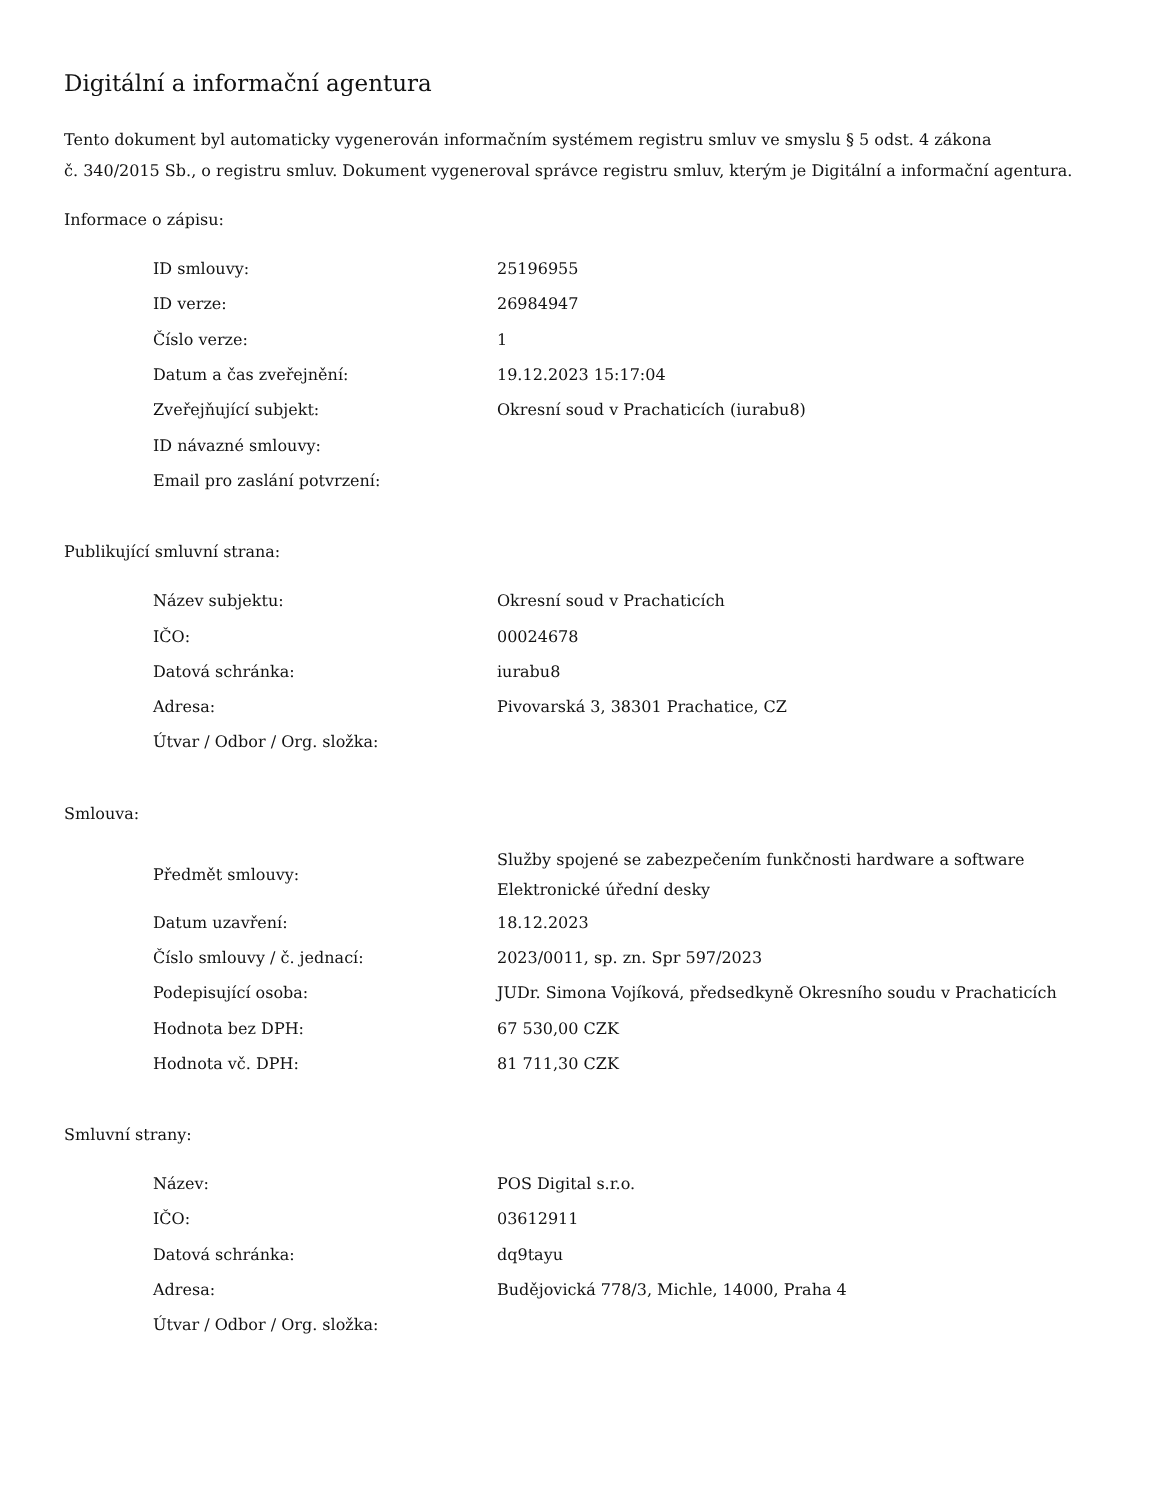Digitální a informační agentura
Tento dokument byl automaticky vygenerován informačním systémem registru smluv ve smyslu § 5 odst. 4 zákona
č. 340/2015 Sb., o registru smluv. Dokument vygeneroval správce registru smluv, kterým je Digitální a informační agentura.
Informace o zápisu:
| ID smlouvy: | 25196955 |
| ID verze: | 26984947 |
| Číslo verze: | 1 |
| Datum a čas zveřejnění: | 19.12.2023 15:17:04 |
| Zveřejňující subjekt: | Okresní soud v Prachaticích (iurabu8) |
| ID návazné smlouvy: | |
| Email pro zaslání potvrzení: | |
Publikující smluvní strana:
| Název subjektu: | Okresní soud v Prachaticích |
| IČO: | 00024678 |
| Datová schránka: | iurabu8 |
| Adresa: | Pivovarská 3, 38301 Prachatice, CZ |
| Útvar / Odbor / Org. složka: | |
Smlouva:
| Předmět smlouvy: | Služby spojené se zabezpečením funkčnosti hardware a software Elektronické úřední desky |
| Datum uzavření: | 18.12.2023 |
| Číslo smlouvy / č. jednací: | 2023/0011, sp. zn. Spr 597/2023 |
| Podepisující osoba: | JUDr. Simona Vojíková, předsedkyně Okresního soudu v Prachaticích |
| Hodnota bez DPH: | 67 530,00 CZK |
| Hodnota vč. DPH: | 81 711,30 CZK |
Smluvní strany:
| Název: | POS Digital s.r.o. |
| IČO: | 03612911 |
| Datová schránka: | dq9tayu |
| Adresa: | Budějovická 778/3, Michle, 14000, Praha 4 |
| Útvar / Odbor / Org. složka: | |